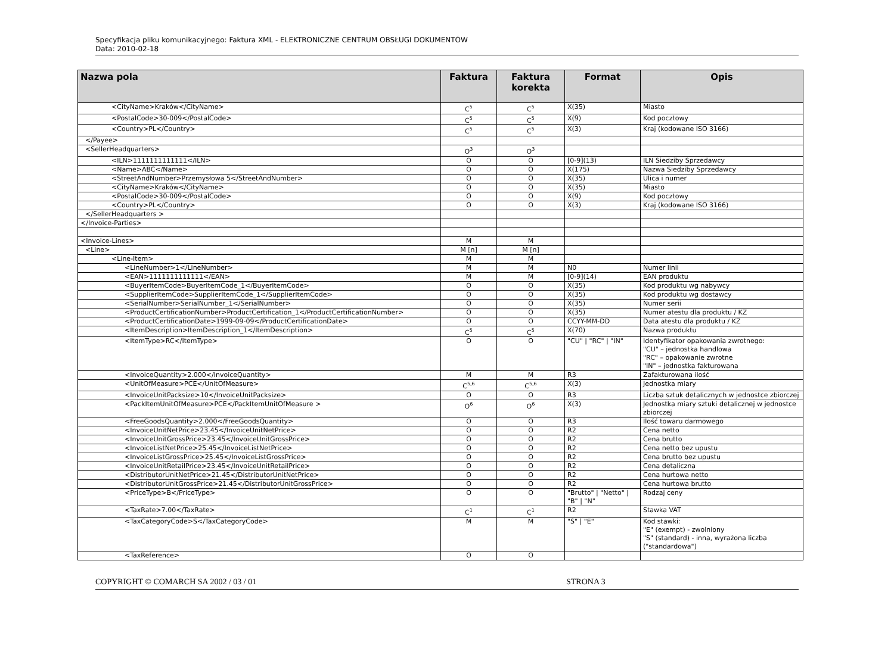Specyfikacja pliku komunikacyjnego: Faktura XML - ELEKTRONICZNE CENTRUM OBSŁUGI DOKUMENTÓW
Data: 2010-02-18
| Nazwa pola | Faktura | Faktura korekta | Format | Opis |
| --- | --- | --- | --- | --- |
| <CityName>Kraków</CityName> | C<sup>5</sup> | C<sup>5</sup> | X(35) | Miasto |
| <PostalCode>30-009</PostalCode> | C<sup>5</sup> | C<sup>5</sup> | X(9) | Kod pocztowy |
| <Country>PL</Country> | C<sup>5</sup> | C<sup>5</sup> | X(3) | Kraj (kodowane ISO 3166) |
| </Payee> | | | | |
| <SellerHeadquarters> | O<sup>3</sup> | O<sup>3</sup> | | |
| <ILN>1111111111111</ILN> | O | O | [0-9](13) | ILN Siedziby Sprzedawcy |
| <Name>ABC</Name> | O | O | X(175) | Nazwa Siedziby Sprzedawcy |
| <StreetAndNumber>Przemysłowa 5</StreetAndNumber> | O | O | X(35) | Ulica i numer |
| <CityName>Kraków</CityName> | O | O | X(35) | Miasto |
| <PostalCode>30-009</PostalCode> | O | O | X(9) | Kod pocztowy |
| <Country>PL</Country> | O | O | X(3) | Kraj (kodowane ISO 3166) |
| </SellerHeadquarters > | | | | |
| </Invoice-Parties> | | | | |
| <Invoice-Lines> | M | M | | |
| <Line> | M [n] | M [n] | | |
| <Line-Item> | M | M | | |
| <LineNumber>1</LineNumber> | M | M | N0 | Numer linii |
| <EAN>1111111111111</EAN> | M | M | [0-9](14) | EAN produktu |
| <BuyerItemCode>BuyerItemCode_1</BuyerItemCode> | O | O | X(35) | Kod produktu wg nabywcy |
| <SupplierItemCode>SupplierItemCode_1</SupplierItemCode> | O | O | X(35) | Kod produktu wg dostawcy |
| <SerialNumber>SerialNumber_1</SerialNumber> | O | O | X(35) | Numer serii |
| <ProductCertificationNumber>ProductCertification_1</ProductCertificationNumber> | O | O | X(35) | Numer atestu dla produktu / KZ |
| <ProductCertificationDate>1999-09-09</ProductCertificationDate> | O | O | CCYY-MM-DD | Data atestu dla produktu / KZ |
| <ItemDescription>ItemDescription_1</ItemDescription> | C<sup>5</sup> | C<sup>5</sup> | X(70) | Nazwa produktu |
| <ItemType>RC</ItemType> | O | O | "CU" / "RC" / "IN" | Identyfikator opakowania zwrotnego: "CU" – jednostka handlowa "RC" – opakowanie zwrotne "IN" – jednostka fakturowana |
| <InvoiceQuantity>2.000</InvoiceQuantity> | M | M | R3 | Zafakturowana ilość |
| <UnitOfMeasure>PCE</UnitOfMeasure> | C<sup>5,6</sup> | C<sup>5,6</sup> | X(3) | Jednostka miary |
| <InvoiceUnitPacksize>10</InvoiceUnitPacksize> | O | O | R3 | Liczba sztuk detalicznych w jednostce zbiorczej |
| <PackItemUnitOfMeasure>PCE</PackItemUnitOfMeasure > | O<sup>6</sup> | O<sup>6</sup> | X(3) | Jednostka miary sztuki detalicznej w jednostce zbiorczej |
| <FreeGoodsQuantity>2.000</FreeGoodsQuantity> | O | O | R3 | Ilość towaru darmowego |
| <InvoiceUnitNetPrice>23.45</InvoiceUnitNetPrice> | O | O | R2 | Cena netto |
| <InvoiceUnitGrossPrice>23.45</InvoiceUnitGrossPrice> | O | O | R2 | Cena brutto |
| <InvoiceListNetPrice>25.45</InvoiceListNetPrice> | O | O | R2 | Cena netto bez upustu |
| <InvoiceListGrossPrice>25.45</InvoiceListGrossPrice> | O | O | R2 | Cena brutto bez upustu |
| <InvoiceUnitRetailPrice>23.45</InvoiceUnitRetailPrice> | O | O | R2 | Cena detaliczna |
| <DistributorUnitNetPrice>21.45</DistributorUnitNetPrice> | O | O | R2 | Cena hurtowa netto |
| <DistributorUnitGrossPrice>21.45</DistributorUnitGrossPrice> | O | O | R2 | Cena hurtowa brutto |
| <PriceType>B</PriceType> | O | O | "Brutto" / "Netto" / "B" / "N" | Rodzaj ceny |
| <TaxRate>7.00</TaxRate> | C<sup>1</sup> | C<sup>1</sup> | R2 | Stawka VAT |
| <TaxCategoryCode>S</TaxCategoryCode> | M | M | "S" / "E" | Kod stawki: "E" (exempt) - zwolniony "S" (standard) - inna, wyrażona liczba ("standardowa") |
| <TaxReference> | O | O | | |
COPYRIGHT © COMARCH SA 2002 / 03 / 01 STRONA 3